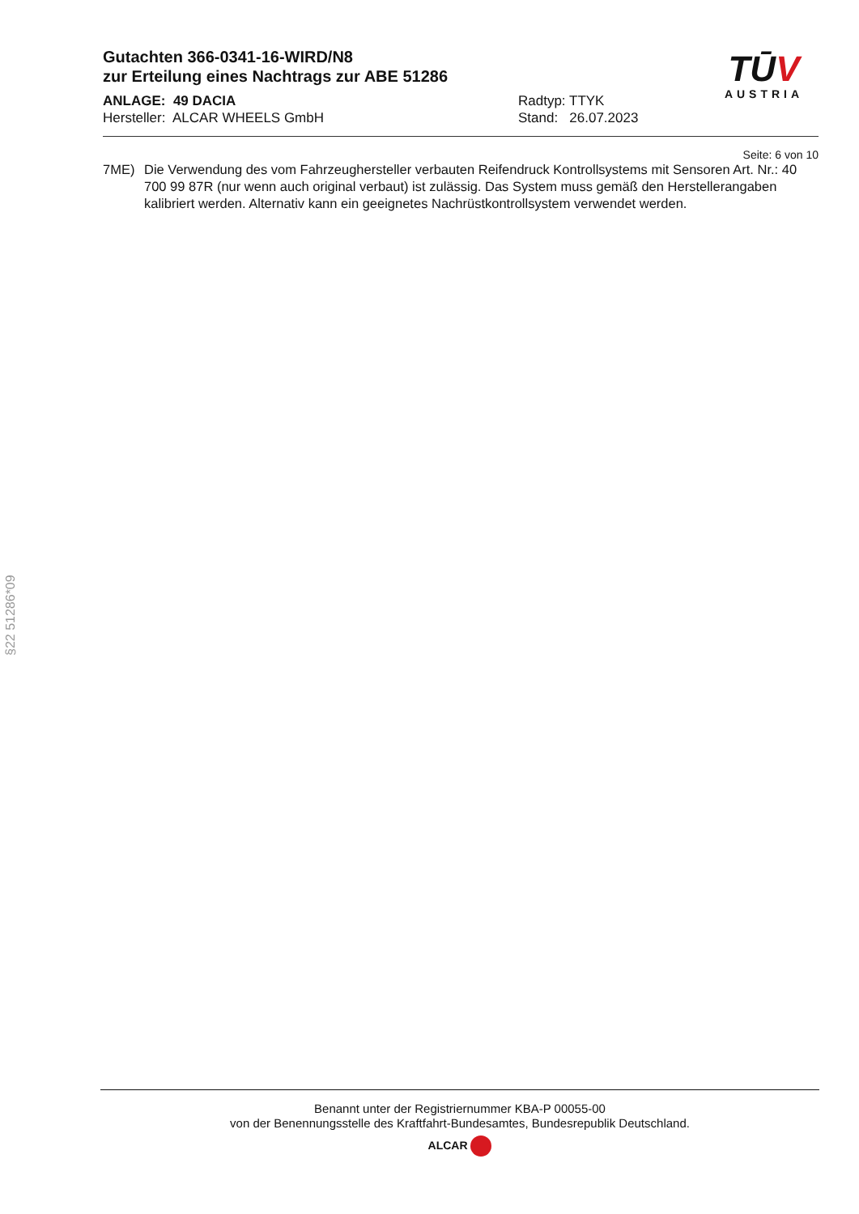Gutachten 366-0341-16-WIRD/N8
zur Erteilung eines Nachtrags zur ABE 51286
TŪV
AUSTRIA
ANLAGE: 49 DACIA
Hersteller: ALCAR WHEELS GmbH
Radtyp: TTYK
Stand: 26.07.2023
Seite: 6 von 10
7ME) Die Verwendung des vom Fahrzeughersteller verbauten Reifendruck Kontrollsystems mit Sensoren Art. Nr.: 40 700 99 87R (nur wenn auch original verbaut) ist zulässig. Das System muss gemäß den Herstellerangaben kalibriert werden. Alternativ kann ein geeignetes Nachrüstkontrollsystem verwendet werden.
§22 51286*09
Benannt unter der Registriernummer KBA-P 00055-00
von der Benennungsstelle des Kraftfahrt-Bundesamtes, Bundesrepublik Deutschland.
ALCAR